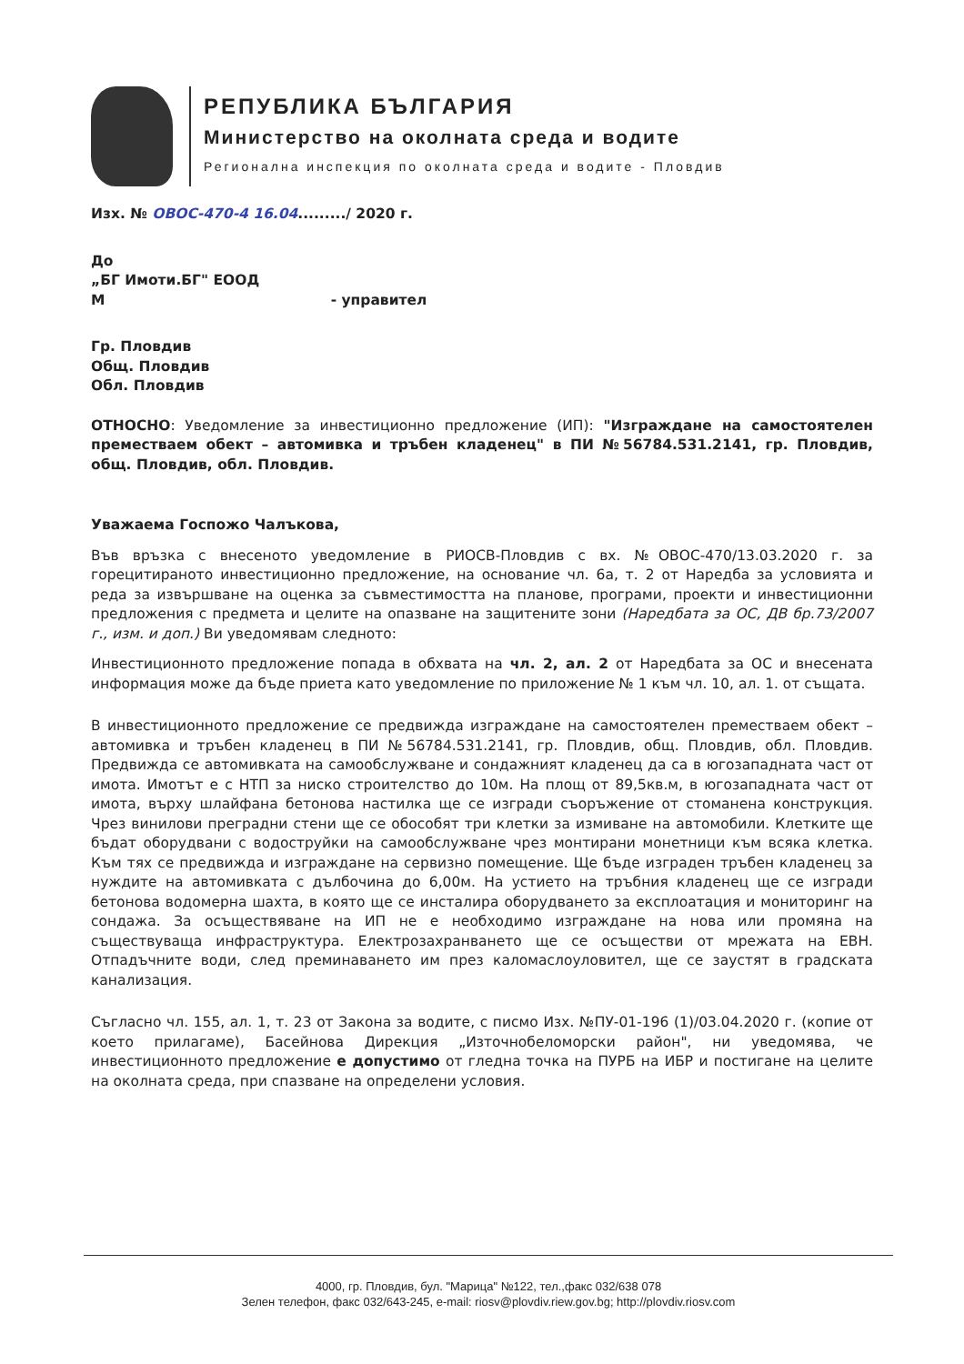РЕПУБЛИКА БЪЛГАРИЯ
Министерство на околната среда и водите
Регионална инспекция по околната среда и водите - Пловдив
Изх. № ОВОС-470-4 16.04........./ 2020 г.
До
„БГ Имоти.БГ" ЕООД
М - управител
Гр. Пловдив
Общ. Пловдив
Обл. Пловдив
ОТНОСНО: Уведомление за инвестиционно предложение (ИП): "Изграждане на самостоятелен преместваем обект – автомивка и тръбен кладенец" в ПИ №56784.531.2141, гр. Пловдив, общ. Пловдив, обл. Пловдив.
Уважаема Госпожо Чалъкова,
Във връзка с внесеното уведомление в РИОСВ-Пловдив с вх. №ОВОС-470/13.03.2020 г. за горецитираното инвестиционно предложение, на основание чл. 6а, т. 2 от Наредба за условията и реда за извършване на оценка за съвместимостта на планове, програми, проекти и инвестиционни предложения с предмета и целите на опазване на защитените зони (Наредбата за ОС, ДВ бр.73/2007 г., изм. и доп.) Ви уведомявам следното:
Инвестиционното предложение попада в обхвата на чл. 2, ал. 2 от Наредбата за ОС и внесената информация може да бъде приета като уведомление по приложение № 1 към чл. 10, ал. 1. от същата.
В инвестиционното предложение се предвижда изграждане на самостоятелен преместваем обект – автомивка и тръбен кладенец в ПИ №56784.531.2141, гр. Пловдив, общ. Пловдив, обл. Пловдив. Предвижда се автомивката на самообслужване и сондажният кладенец да са в югозападната част от имота. Имотът е с НТП за ниско строителство до 10м. На площ от 89,5кв.м, в югозападната част от имота, върху шлайфана бетонова настилка ще се изгради съоръжение от стоманена конструкция. Чрез винилови преградни стени ще се обособят три клетки за измиване на автомобили. Клетките ще бъдат оборудвани с водоструйки на самообслужване чрез монтирани монетници към всяка клетка. Към тях се предвижда и изграждане на сервизно помещение. Ще бъде изграден тръбен кладенец за нуждите на автомивката с дълбочина до 6,00м. На устието на тръбния кладенец ще се изгради бетонова водомерна шахта, в която ще се инсталира оборудването за експлоатация и мониторинг на сондажа. За осъществяване на ИП не е необходимо изграждане на нова или промяна на съществуваща инфраструктура. Електрозахранването ще се осъществи от мрежата на ЕВН. Отпадъчните води, след преминаването им през каломаслоуловител, ще се заустят в градската канализация.
Съгласно чл. 155, ал. 1, т. 23 от Закона за водите, с писмо Изх. №ПУ-01-196 (1)/03.04.2020 г. (копие от което прилагаме), Басейнова Дирекция „Източнобеломорски район", ни уведомява, че инвестиционното предложение е допустимо от гледна точка на ПУРБ на ИБР и постигане на целите на околната среда, при спазване на определени условия.
4000, гр. Пловдив, бул. "Марица" №122, тел.,факс 032/638 078
Зелен телефон, факс 032/643-245, e-mail: riosv@plovdiv.riew.gov.bg; http://plovdiv.riosv.com